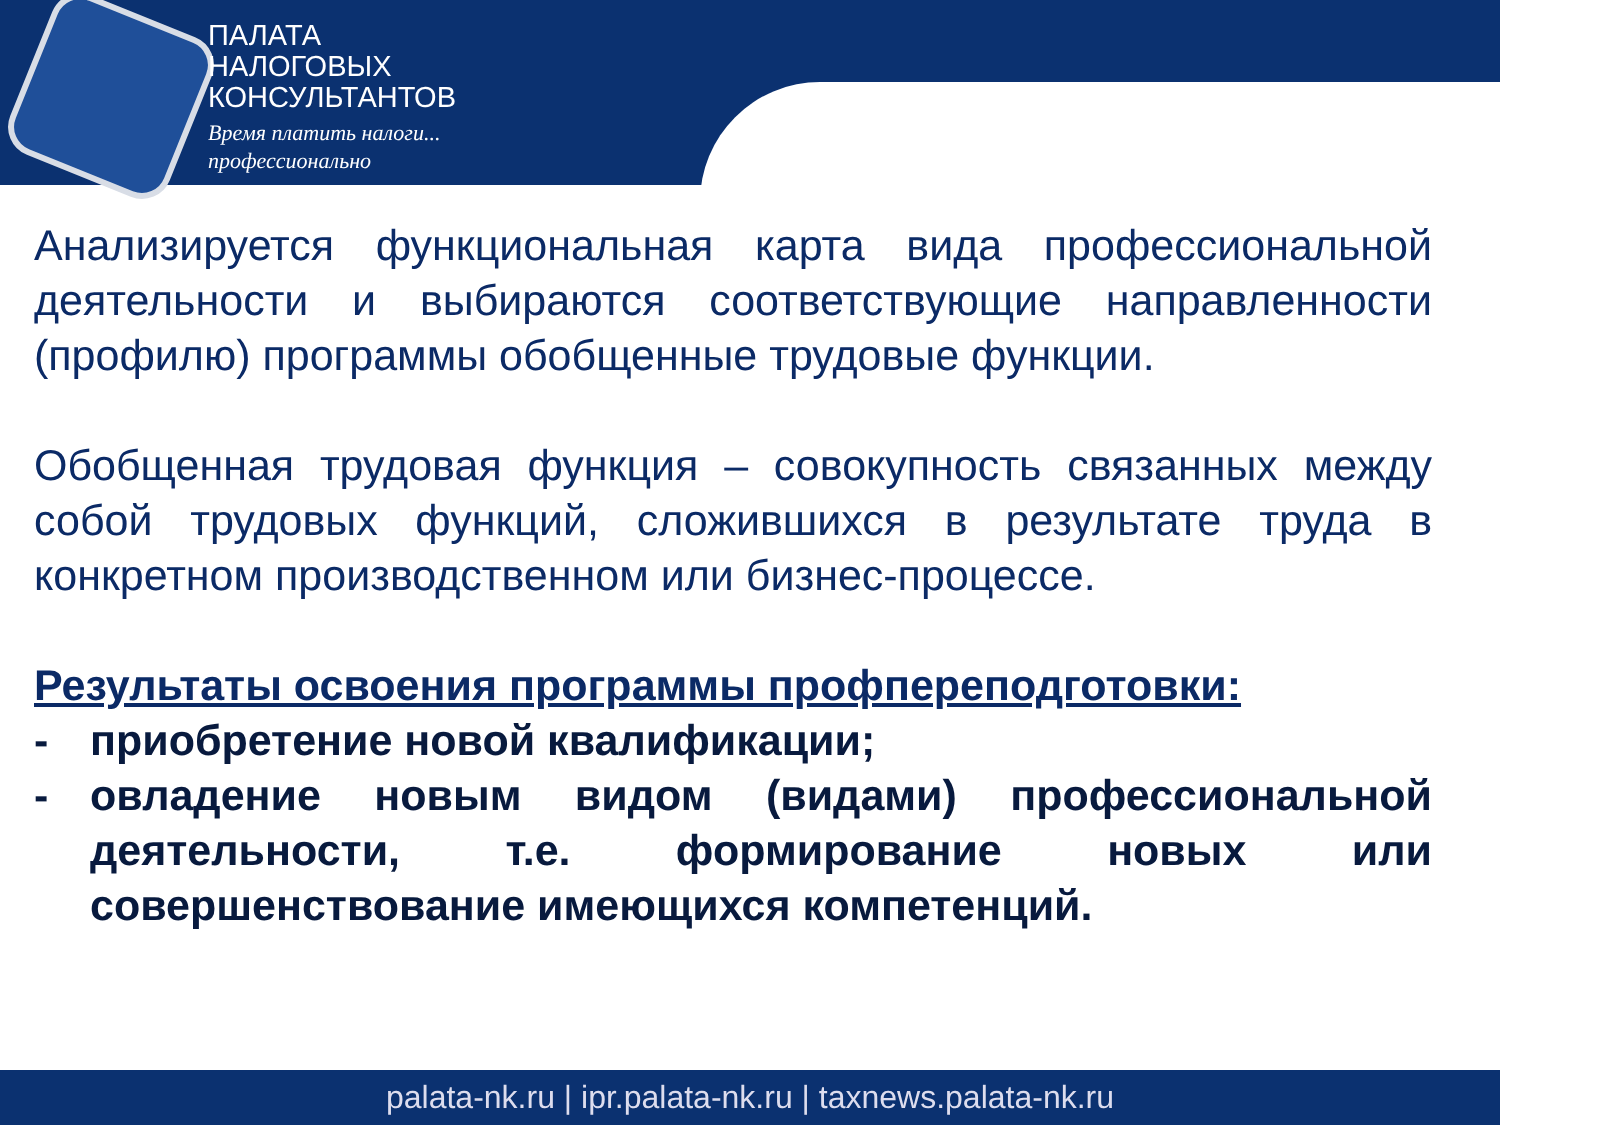ПАЛАТА
НАЛОГОВЫХ
КОНСУЛЬТАНТОВ
Время платить налоги...
профессионально
Анализируется функциональная карта вида профессиональной деятельности и выбираются соответствующие направленности (профилю) программы обобщенные трудовые функции.
Обобщенная трудовая функция – совокупность связанных между собой трудовых функций, сложившихся в результате труда в конкретном производственном или бизнес-процессе.
Результаты освоения программы профпереподготовки:
- приобретение новой квалификации;
- овладение новым видом (видами) профессиональной деятельности, т.е. формирование новых или совершенствование имеющихся компетенций.
palata-nk.ru | ipr.palata-nk.ru | taxnews.palata-nk.ru